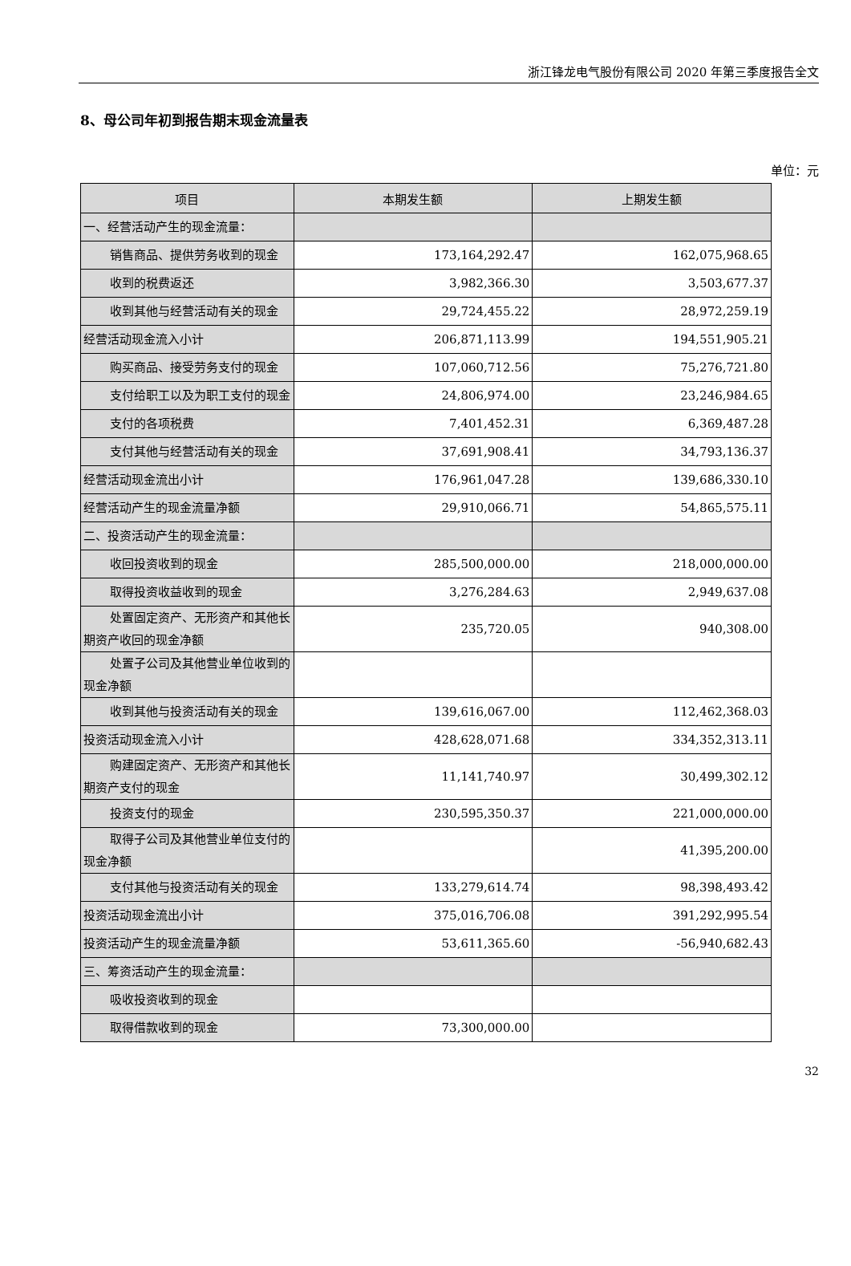浙江锋龙电气股份有限公司 2020 年第三季度报告全文
8、母公司年初到报告期末现金流量表
单位：元
| 项目 | 本期发生额 | 上期发生额 |
| --- | --- | --- |
| 一、经营活动产生的现金流量： | | |
| 销售商品、提供劳务收到的现金 | 173,164,292.47 | 162,075,968.65 |
| 收到的税费返还 | 3,982,366.30 | 3,503,677.37 |
| 收到其他与经营活动有关的现金 | 29,724,455.22 | 28,972,259.19 |
| 经营活动现金流入小计 | 206,871,113.99 | 194,551,905.21 |
| 购买商品、接受劳务支付的现金 | 107,060,712.56 | 75,276,721.80 |
| 支付给职工以及为职工支付的现金 | 24,806,974.00 | 23,246,984.65 |
| 支付的各项税费 | 7,401,452.31 | 6,369,487.28 |
| 支付其他与经营活动有关的现金 | 37,691,908.41 | 34,793,136.37 |
| 经营活动现金流出小计 | 176,961,047.28 | 139,686,330.10 |
| 经营活动产生的现金流量净额 | 29,910,066.71 | 54,865,575.11 |
| 二、投资活动产生的现金流量： | | |
| 收回投资收到的现金 | 285,500,000.00 | 218,000,000.00 |
| 取得投资收益收到的现金 | 3,276,284.63 | 2,949,637.08 |
| 处置固定资产、无形资产和其他长期资产收回的现金净额 | 235,720.05 | 940,308.00 |
| 处置子公司及其他营业单位收到的现金净额 | | |
| 收到其他与投资活动有关的现金 | 139,616,067.00 | 112,462,368.03 |
| 投资活动现金流入小计 | 428,628,071.68 | 334,352,313.11 |
| 购建固定资产、无形资产和其他长期资产支付的现金 | 11,141,740.97 | 30,499,302.12 |
| 投资支付的现金 | 230,595,350.37 | 221,000,000.00 |
| 取得子公司及其他营业单位支付的现金净额 | | 41,395,200.00 |
| 支付其他与投资活动有关的现金 | 133,279,614.74 | 98,398,493.42 |
| 投资活动现金流出小计 | 375,016,706.08 | 391,292,995.54 |
| 投资活动产生的现金流量净额 | 53,611,365.60 | -56,940,682.43 |
| 三、筹资活动产生的现金流量： | | |
| 吸收投资收到的现金 | | |
| 取得借款收到的现金 | 73,300,000.00 | |
32